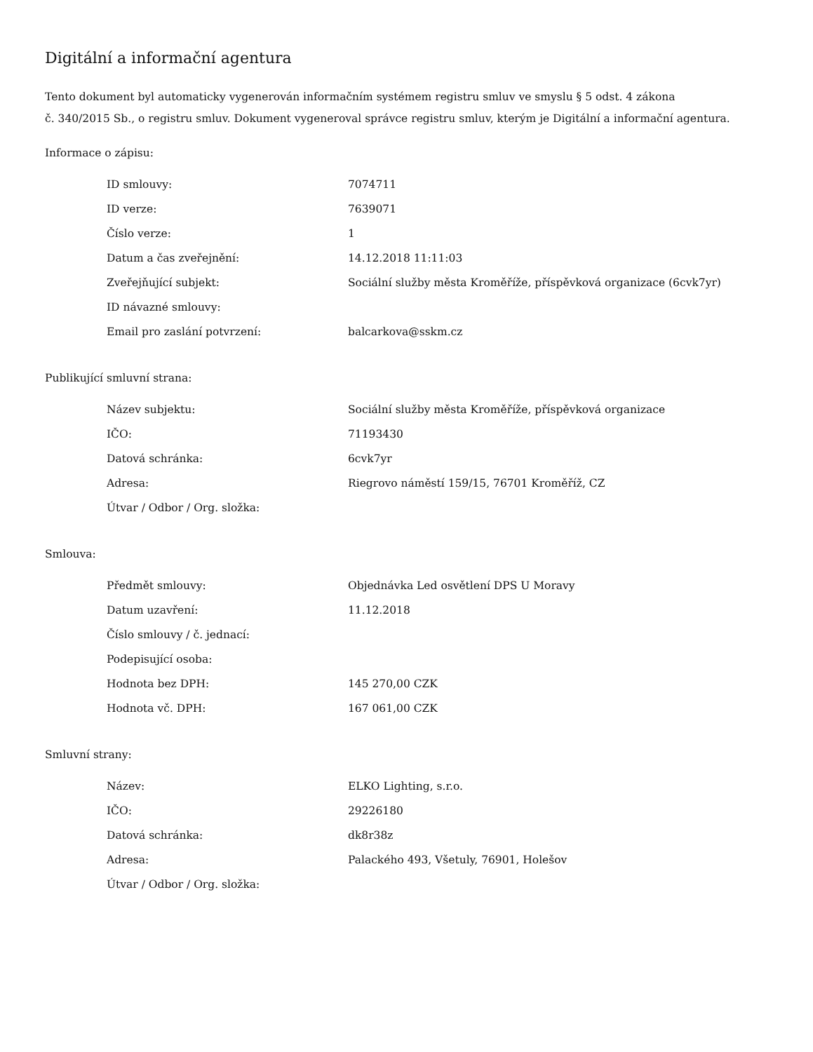Digitální a informační agentura
Tento dokument byl automaticky vygenerován informačním systémem registru smluv ve smyslu § 5 odst. 4 zákona
č. 340/2015 Sb., o registru smluv. Dokument vygeneroval správce registru smluv, kterým je Digitální a informační agentura.
Informace o zápisu:
| ID smlouvy: | 7074711 |
| ID verze: | 7639071 |
| Číslo verze: | 1 |
| Datum a čas zveřejnění: | 14.12.2018 11:11:03 |
| Zveřejňující subjekt: | Sociální služby města Kroměříže, příspěvková organizace (6cvk7yr) |
| ID návazné smlouvy: | |
| Email pro zaslání potvrzení: | balcarkova@sskm.cz |
Publikující smluvní strana:
| Název subjektu: | Sociální služby města Kroměříže, příspěvková organizace |
| IČO: | 71193430 |
| Datová schránka: | 6cvk7yr |
| Adresa: | Riegrovo náměstí 159/15, 76701 Kroměříž, CZ |
| Útvar / Odbor / Org. složka: | |
Smlouva:
| Předmět smlouvy: | Objednávka Led osvětlení DPS U Moravy |
| Datum uzavření: | 11.12.2018 |
| Číslo smlouvy / č. jednací: | |
| Podepisující osoba: | |
| Hodnota bez DPH: | 145 270,00 CZK |
| Hodnota vč. DPH: | 167 061,00 CZK |
Smluvní strany:
| Název: | ELKO Lighting, s.r.o. |
| IČO: | 29226180 |
| Datová schránka: | dk8r38z |
| Adresa: | Palackého 493, Všetuly, 76901, Holešov |
| Útvar / Odbor / Org. složka: | |